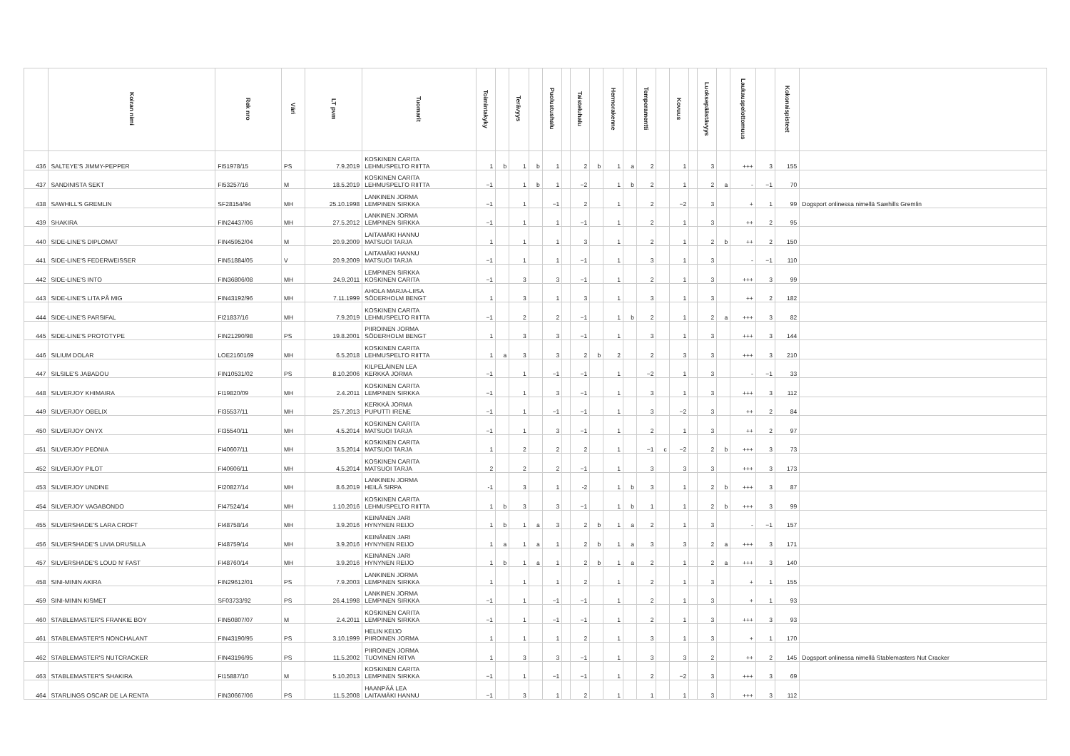| | Koiran nimi | Rek nro | Väri | LT pvm | Tuomarit | Toimintakyky | | Terävyys | | Puolustushalu | | Taisteluhalu | | Hermorakenne | | Temperamentti | | Kovuus | | Luoksepäästävyys | | Laukauspelottomuus | | Kokonaispisteet | |
| --- | --- | --- | --- | --- | --- | --- | --- | --- | --- | --- | --- | --- | --- | --- | --- | --- | --- | --- | --- | --- | --- | --- | --- | --- | --- |
| 436 | SALTEYE'S JIMMY-PEPPER | FI51978/15 | PS | 7.9.2019 | KOSKINEN CARITA LEHMUSPELTO RIITTA | 1 | b | 1 | b | 1 | | 2 | b | 1 | a | 2 | | 1 | | 3 | | +++ | 3 | 155 | |
| 437 | SANDINISTA SEKT | FI53257/16 | M | 18.5.2019 | KOSKINEN CARITA LEHMUSPELTO RIITTA | −1 | | 1 | b | 1 | | −2 | | 1 | b | 2 | | 1 | | 2 | a | - | −1 | 70 | |
| 438 | SAWHILL'S GREMLIN | SF28154/94 | MH | 25.10.1998 | LANKINEN JORMA LEMPINEN SIRKKA | −1 | | 1 | | −1 | | 2 | | 1 | | 2 | | −2 | | 3 | | + | 1 | 99 | Dogsport onlinessa nimellä Sawhills Gremlin |
| 439 | SHAKIRA | FIN24437/06 | MH | 27.5.2012 | LANKINEN JORMA LEMPINEN SIRKKA | −1 | | 1 | | 1 | | −1 | | 1 | | 2 | | 1 | | 3 | | ++ | 2 | 95 | |
| 440 | SIDE-LINE'S DIPLOMAT | FIN45952/04 | M | 20.9.2009 | LAITAMÄKI HANNU MATSUOI TARJA | 1 | | 1 | | 1 | | 3 | | 1 | | 2 | | 1 | | 2 | b | ++ | 2 | 150 | |
| 441 | SIDE-LINE'S FEDERWEISSER | FIN51884/05 | V | 20.9.2009 | LAITAMÄKI HANNU MATSUOI TARJA | −1 | | 1 | | 1 | | −1 | | 1 | | 3 | | 1 | | 3 | | - | −1 | 110 | |
| 442 | SIDE-LINE'S INTO | FIN36806/08 | MH | 24.9.2011 | LEMPINEN SIRKKA KOSKINEN CARITA | −1 | | 3 | | 3 | | −1 | | 1 | | 2 | | 1 | | 3 | | +++ | 3 | 99 | |
| 443 | SIDE-LINE'S LITA PÅ MIG | FIN43192/96 | MH | 7.11.1999 | AHOLA MARJA-LIISA SÖDERHOLM BENGT | 1 | | 3 | | 1 | | 3 | | 1 | | 3 | | 1 | | 3 | | ++ | 2 | 182 | |
| 444 | SIDE-LINE'S PARSIFAL | FI21837/16 | MH | 7.9.2019 | KOSKINEN CARITA LEHMUSPELTO RIITTA | −1 | | 2 | | 2 | | −1 | | 1 | b | 2 | | 1 | | 2 | a | +++ | 3 | 82 | |
| 445 | SIDE-LINE'S PROTOTYPE | FIN21290/98 | PS | 19.8.2001 | PIIROINEN JORMA SÖDERHOLM BENGT | 1 | | 3 | | 3 | | −1 | | 1 | | 3 | | 1 | | 3 | | +++ | 3 | 144 | |
| 446 | SILIUM DOLAR | LOE2160169 | MH | 6.5.2018 | KOSKINEN CARITA LEHMUSPELTO RIITTA | 1 | a | 3 | | 3 | | 2 | b | 2 | | 2 | | 3 | | 3 | | +++ | 3 | 210 | |
| 447 | SILSILE'S JABADOU | FIN10531/02 | PS | 8.10.2006 | KILPELÄINEN LEA KERKKÄ JORMA | −1 | | 1 | | −1 | | −1 | | 1 | | −2 | | 1 | | 3 | | - | −1 | 33 | |
| 448 | SILVERJOY KHIMAIRA | FI19820/09 | MH | 2.4.2011 | KOSKINEN CARITA LEMPINEN SIRKKA | −1 | | 1 | | 3 | | −1 | | 1 | | 3 | | 1 | | 3 | | +++ | 3 | 112 | |
| 449 | SILVERJOY OBELIX | FI35537/11 | MH | 25.7.2013 | KERKKÄ JORMA PUPUTTI IRENE | −1 | | 1 | | −1 | | −1 | | 1 | | 3 | | −2 | | 3 | | ++ | 2 | 84 | |
| 450 | SILVERJOY ONYX | FI35540/11 | MH | 4.5.2014 | KOSKINEN CARITA MATSUOI TARJA | −1 | | 1 | | 3 | | −1 | | 1 | | 2 | | 1 | | 3 | | ++ | 2 | 97 | |
| 451 | SILVERJOY PEONIA | FI40607/11 | MH | 3.5.2014 | KOSKINEN CARITA MATSUOI TARJA | 1 | | 2 | | 2 | | 2 | | 1 | | −1 | c | −2 | | 2 | b | +++ | 3 | 73 | |
| 452 | SILVERJOY PILOT | FI40606/11 | MH | 4.5.2014 | KOSKINEN CARITA MATSUOI TARJA | 2 | | 2 | | 2 | | −1 | | 1 | | 3 | | 3 | | 3 | | +++ | 3 | 173 | |
| 453 | SILVERJOY UNDINE | FI20827/14 | MH | 8.6.2019 | LANKINEN JORMA HEILÄ SIRPA | -1 | | 3 | | 1 | | -2 | | 1 | b | 3 | | 1 | | 2 | b | +++ | 3 | 87 | |
| 454 | SILVERJOY VAGABONDO | FI47524/14 | MH | 1.10.2016 | KOSKINEN CARITA LEHMUSPELTO RIITTA | 1 | b | 3 | | 3 | | −1 | | 1 | b | 1 | | 1 | | 2 | b | +++ | 3 | 99 | |
| 455 | SILVERSHADE'S LARA CROFT | FI48758/14 | MH | 3.9.2016 | KEINÄNEN JARI HYNYNEN REIJO | 1 | b | 1 | a | 3 | | 2 | b | 1 | a | 2 | | 1 | | 3 | | - | −1 | 157 | |
| 456 | SILVERSHADE'S LIVIA DRUSILLA | FI48759/14 | MH | 3.9.2016 | KEINÄNEN JARI HYNYNEN REIJO | 1 | a | 1 | a | 1 | | 2 | b | 1 | a | 3 | | 3 | | 2 | a | +++ | 3 | 171 | |
| 457 | SILVERSHADE'S LOUD N' FAST | FI48760/14 | MH | 3.9.2016 | KEINÄNEN JARI HYNYNEN REIJO | 1 | b | 1 | a | 1 | | 2 | b | 1 | a | 2 | | 1 | | 2 | a | +++ | 3 | 140 | |
| 458 | SINI-MININ AKIRA | FIN29612/01 | PS | 7.9.2003 | LANKINEN JORMA LEMPINEN SIRKKA | 1 | | 1 | | 1 | | 2 | | 1 | | 2 | | 1 | | 3 | | + | 1 | 155 | |
| 459 | SINI-MININ KISMET | SF03733/92 | PS | 26.4.1998 | LANKINEN JORMA LEMPINEN SIRKKA | −1 | | 1 | | −1 | | −1 | | 1 | | 2 | | 1 | | 3 | | + | 1 | 93 | |
| 460 | STABLEMASTER'S FRANKIE BOY | FIN50807/07 | M | 2.4.2011 | KOSKINEN CARITA LEMPINEN SIRKKA | −1 | | 1 | | −1 | | −1 | | 1 | | 2 | | 1 | | 3 | | +++ | 3 | 93 | |
| 461 | STABLEMASTER'S NONCHALANT | FIN43190/95 | PS | 3.10.1999 | HELIN KEIJO PIIROINEN JORMA | 1 | | 1 | | 1 | | 2 | | 1 | | 3 | | 1 | | 3 | | + | 1 | 170 | |
| 462 | STABLEMASTER'S NUTCRACKER | FIN43196/95 | PS | 11.5.2002 | PIIROINEN JORMA TUOVINEN RITVA | 1 | | 3 | | 3 | | −1 | | 1 | | 3 | | 3 | | 2 | | ++ | 2 | 145 | Dogsport onlinessa nimellä Stablemasters Nut Cracker |
| 463 | STABLEMASTER'S SHAKIRA | FI15887/10 | M | 5.10.2013 | KOSKINEN CARITA LEMPINEN SIRKKA | −1 | | 1 | | −1 | | −1 | | 1 | | 2 | | −2 | | 3 | | +++ | 3 | 69 | |
| 464 | STARLINGS OSCAR DE LA RENTA | FIN30667/06 | PS | 11.5.2008 | HAANPÄÄ LEA LAITAMÄKI HANNU | −1 | | 3 | | 1 | | 2 | | 1 | | 1 | | 1 | | 3 | | +++ | 3 | 112 | |